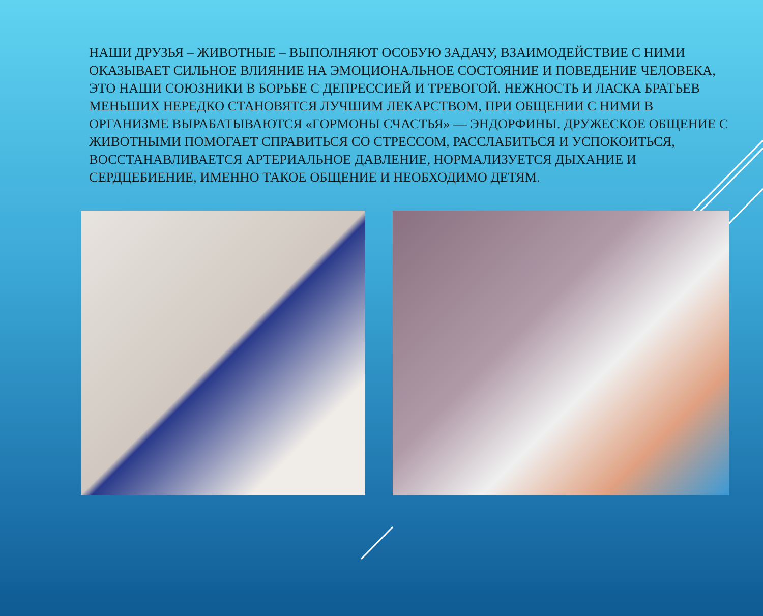НАШИ ДРУЗЬЯ – ЖИВОТНЫЕ – ВЫПОЛНЯЮТ ОСОБУЮ ЗАДАЧУ, ВЗАИМОДЕЙСТВИЕ С НИМИ ОКАЗЫВАЕТ СИЛЬНОЕ ВЛИЯНИЕ НА ЭМОЦИОНАЛЬНОЕ СОСТОЯНИЕ И ПОВЕДЕНИЕ ЧЕЛОВЕКА, ЭТО НАШИ СОЮЗНИКИ В БОРЬБЕ С ДЕПРЕССИЕЙ И ТРЕВОГОЙ. НЕЖНОСТЬ И ЛАСКА БРАТЬЕВ МЕНЬШИХ НЕРЕДКО СТАНОВЯТСЯ ЛУЧШИМ ЛЕКАРСТВОМ, ПРИ ОБЩЕНИИ С НИМИ В ОРГАНИЗМЕ ВЫРАБАТЫВАЮТСЯ «ГОРМОНЫ СЧАСТЬЯ» — ЭНДОРФИНЫ. ДРУЖЕСКОЕ ОБЩЕНИЕ С ЖИВОТНЫМИ ПОМОГАЕТ СПРАВИТЬСЯ СО СТРЕССОМ, РАССЛАБИТЬСЯ И УСПОКОИТЬСЯ, ВОССТАНАВЛИВАЕТСЯ АРТЕРИАЛЬНОЕ ДАВЛЕНИЕ, НОРМАЛИЗУЕТСЯ ДЫХАНИЕ И СЕРДЦЕБИЕНИЕ, ИМЕННО ТАКОЕ ОБЩЕНИЕ И НЕОБХОДИМО ДЕТЯМ.